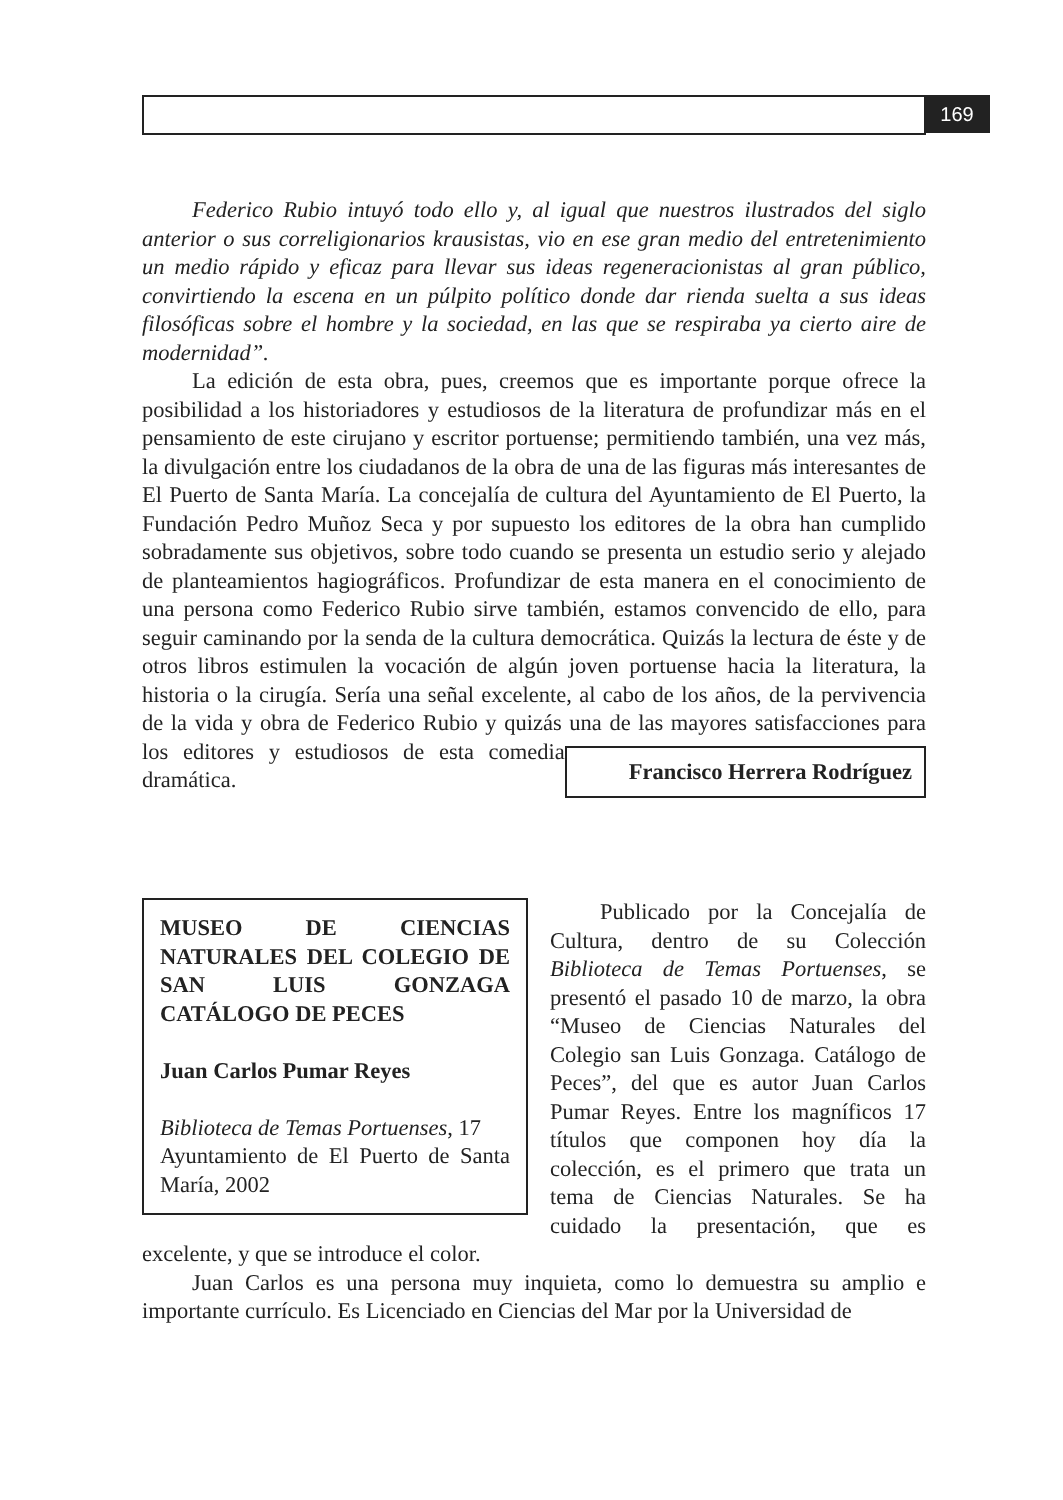169
Federico Rubio intuyó todo ello y, al igual que nuestros ilustrados del siglo anterior o sus correligionarios krausistas, vio en ese gran medio del entretenimiento un medio rápido y eficaz para llevar sus ideas regeneracionistas al gran público, convirtiendo la escena en un púlpito político donde dar rienda suelta a sus ideas filosóficas sobre el hombre y la sociedad, en las que se respiraba ya cierto aire de modernidad”.
La edición de esta obra, pues, creemos que es importante porque ofrece la posibilidad a los historiadores y estudiosos de la literatura de profundizar más en el pensamiento de este cirujano y escritor portuense; permitiendo también, una vez más, la divulgación entre los ciudadanos de la obra de una de las figuras más interesantes de El Puerto de Santa María. La concejalía de cultura del Ayuntamiento de El Puerto, la Fundación Pedro Muñoz Seca y por supuesto los editores de la obra han cumplido sobradamente sus objetivos, sobre todo cuando se presenta un estudio serio y alejado de planteamientos hagiográficos. Profundizar de esta manera en el conocimiento de una persona como Federico Rubio sirve también, estamos convencido de ello, para seguir caminando por la senda de la cultura democrática. Quizás la lectura de éste y de otros libros estimulen la vocación de algún joven portuense hacia la literatura, la historia o la cirugía. Sería una señal excelente, al cabo de los años, de la pervivencia de la vida y obra de Federico Rubio y quizás una de las mayores satisfacciones para Francisco Herrera Rodríguez los editores y estudiosos de esta comedia dramática.
MUSEO DE CIENCIAS NATURALES DEL COLEGIO DE SAN LUIS GONZAGA CATÁLOGO DE PECES
Juan Carlos Pumar Reyes
Biblioteca de Temas Portuenses, 17
Ayuntamiento de El Puerto de Santa María, 2002
Publicado por la Concejalía de Cultura, dentro de su Colección Biblioteca de Temas Portuenses, se presentó el pasado 10 de marzo, la obra “Museo de Ciencias Naturales del Colegio san Luis Gonzaga. Catálogo de Peces”, del que es autor Juan Carlos Pumar Reyes. Entre los magníficos 17 títulos que componen hoy día la colección, es el primero que trata un tema de Ciencias Naturales. Se ha cuidado la presentación, que es excelente, y que se introduce el color.
Juan Carlos es una persona muy inquieta, como lo demuestra su amplio e importante currículo. Es Licenciado en Ciencias del Mar por la Universidad de